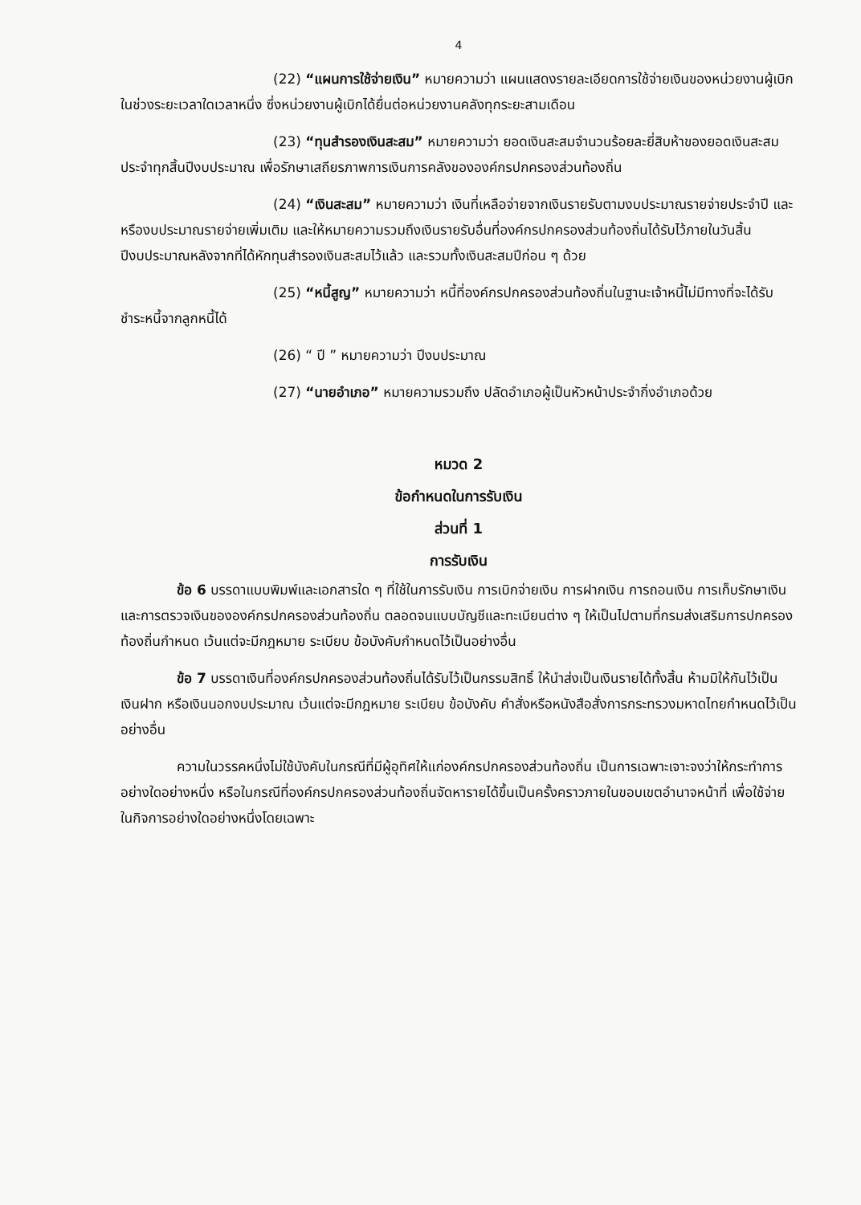4
(22) “แผนการใช้จ่ายเงิน” หมายความว่า แผนแสดงรายละเอียดการใช้จ่ายเงินของหน่วยงานผู้เบิกในช่วงระยะเวลาใดเวลาหนึ่ง ซึ่งหน่วยงานผู้เบิกได้ยื่นต่อหน่วยงานคลังทุกระยะสามเดือน
(23) “ทุนสำรองเงินสะสม” หมายความว่า ยอดเงินสะสมจำนวนร้อยละยี่สิบห้าของยอดเงินสะสมประจำทุกสิ้นปีงบประมาณ เพื่อรักษาเสถียรภาพการเงินการคลังขององค์กรปกครองส่วนท้องถิ่น
(24) “เงินสะสม” หมายความว่า เงินที่เหลือจ่ายจากเงินรายรับตามงบประมาณรายจ่ายประจำปี และหรืองบประมาณรายจ่ายเพิ่มเติม และให้หมายความรวมถึงเงินรายรับอื่นที่องค์กรปกครองส่วนท้องถิ่นได้รับไว้ภายในวันสิ้นปีงบประมาณหลังจากที่ได้หักทุนสำรองเงินสะสมไว้แล้ว และรวมทั้งเงินสะสมปีก่อน ๆ ด้วย
(25) “หนี้สูญ” หมายความว่า หนี้ที่องค์กรปกครองส่วนท้องถิ่นในฐานะเจ้าหนี้ไม่มีทางที่จะได้รับชำระหนี้จากลูกหนี้ได้
(26) “ ปี ” หมายความว่า ปีงบประมาณ
(27) “นายอำเภอ” หมายความรวมถึง ปลัดอำเภอผู้เป็นหัวหน้าประจำกิ่งอำเภอด้วย
หมวด 2
ข้อกำหนดในการรับเงิน
ส่วนที่ 1
การรับเงิน
ข้อ 6 บรรดาแบบพิมพ์และเอกสารใด ๆ ที่ใช้ในการรับเงิน การเบิกจ่ายเงิน การฝากเงิน การถอนเงิน การเก็บรักษาเงิน และการตรวจเงินขององค์กรปกครองส่วนท้องถิ่น ตลอดจนแบบบัญชีและทะเบียนต่าง ๆ ให้เป็นไปตามที่กรมส่งเสริมการปกครองท้องถิ่นกำหนด เว้นแต่จะมีกฎหมาย ระเบียบ ข้อบังคับกำหนดไว้เป็นอย่างอื่น
ข้อ 7 บรรดาเงินที่องค์กรปกครองส่วนท้องถิ่นได้รับไว้เป็นกรรมสิทธิ์ ให้นำส่งเป็นเงินรายได้ทั้งสิ้น ห้ามมิให้กันไว้เป็นเงินฝาก หรือเงินนอกงบประมาณ เว้นแต่จะมีกฎหมาย ระเบียบ ข้อบังคับ คำสั่งหรือหนังสือสั่งการกระทรวงมหาดไทยกำหนดไว้เป็นอย่างอื่น
ความในวรรคหนึ่งไม่ใช้บังคับในกรณีที่มีผู้อุทิศให้แก่องค์กรปกครองส่วนท้องถิ่น เป็นการเฉพาะเจาะจงว่าให้กระทำการอย่างใดอย่างหนึ่ง หรือในกรณีที่องค์กรปกครองส่วนท้องถิ่นจัดหารายได้ขึ้นเป็นครั้งคราวภายในขอบเขตอำนาจหน้าที่ เพื่อใช้จ่ายในกิจการอย่างใดอย่างหนึ่งโดยเฉพาะ